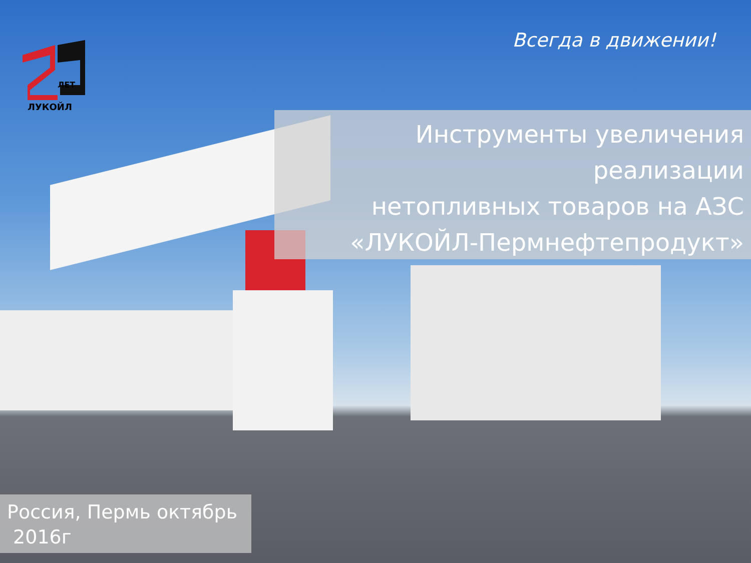ЛЕТ
ЛУКОЙЛ
Всегда в движении!
Инструменты увеличения реализации
нетопливных товаров на АЗС
«ЛУКОЙЛ-Пермнефтепродукт»
Россия, Пермь октябрь
2016г